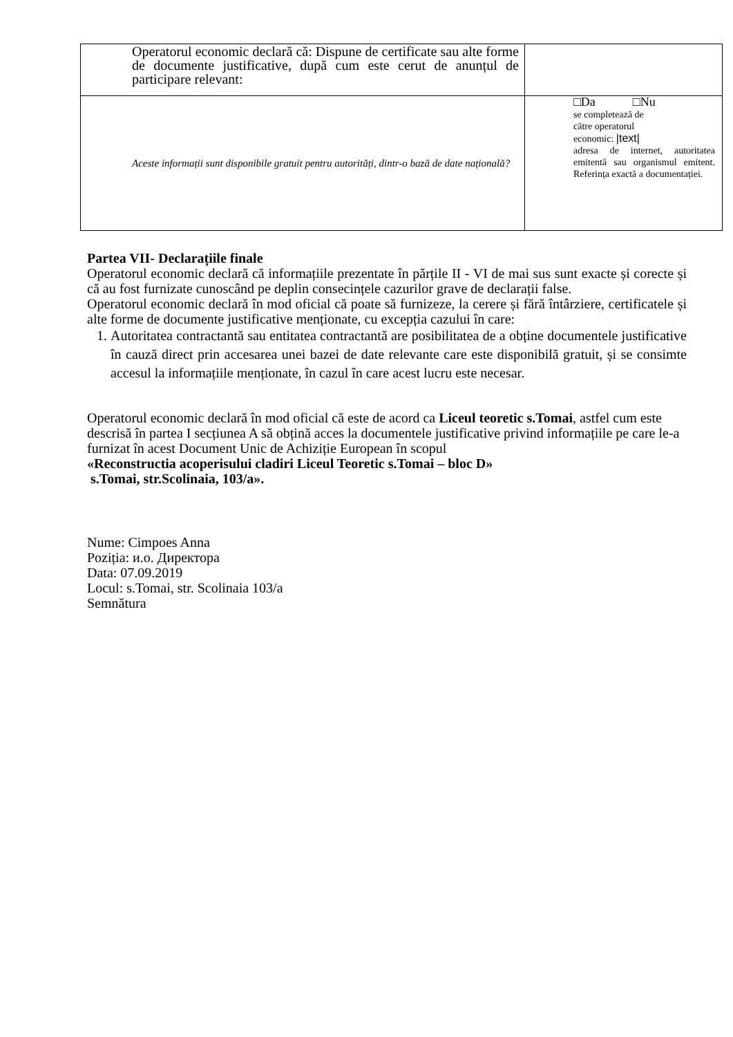| Operatorul economic declară că: Dispune de certificate sau alte forme de documente justificative, după cum este cerut de anunțul de participare relevant: | |
| Aceste informații sunt disponibile gratuit pentru autorități, dintr-o bază de date națională? | □Da □Nu se completează de către operatorul economic: /text/ adresa de internet, autoritatea emitentă sau organismul emitent. Referința exactă a documentației. |
Partea VII- Declarațiile finale
Operatorul economic declară că informațiile prezentate în părțile II - VI de mai sus sunt exacte și corecte și că au fost furnizate cunoscând pe deplin consecințele cazurilor grave de declarații false.
Operatorul economic declară în mod oficial că poate să furnizeze, la cerere și fără întârziere, certificatele și alte forme de documente justificative menționate, cu excepția cazului în care:
1. Autoritatea contractantă sau entitatea contractantă are posibilitatea de a obține documentele justificative în cauză direct prin accesarea unei bazei de date relevante care este disponibilă gratuit, și se consimte accesul la informațiile menționate, în cazul în care acest lucru este necesar.
Operatorul economic declară în mod oficial că este de acord ca Liceul teoretic s.Tomai, astfel cum este descrisă în partea I secțiunea A să obțină acces la documentele justificative privind informațiile pe care le-a furnizat în acest Document Unic de Achiziție European în scopul
«Reconstructia acoperisului cladiri Liceul Teoretic s.Tomai – bloc D»
s.Tomai, str.Scolinaia, 103/a».
Nume: Cimpoes Anna
Poziția: и.о. Директора
Data: 07.09.2019
Locul: s.Tomai, str. Scolinaia 103/a
Semnătura